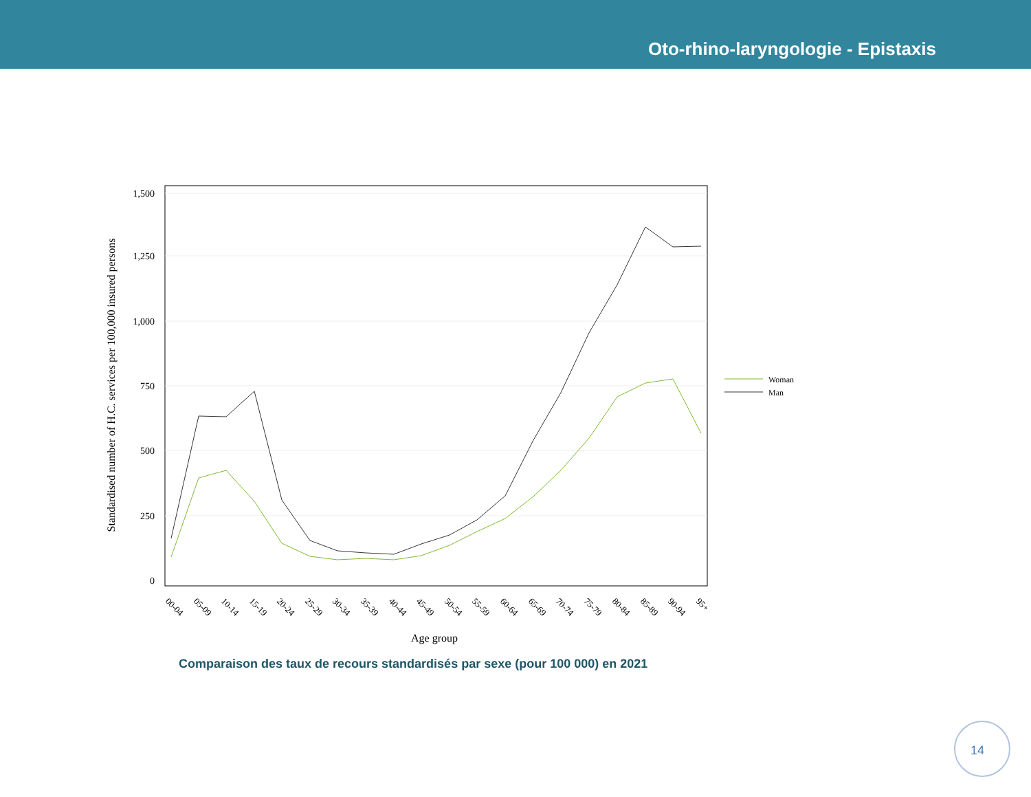Oto-rhino-laryngologie - Epistaxis
1,500
1,250
1,000
750
500
250
0
Standardised number of H.C. services per 100,000 insured persons
00-04
05-09
10-14
15-19
20-24
25-29
30-34
35-39
40-44
45-49
50-54
55-59
60-64
65-69
70-74
75-79
80-84
85-89
90-94
95+
Age group
Woman
Man
Comparaison des taux de recours standardisés par sexe (pour 100 000) en 2021
14